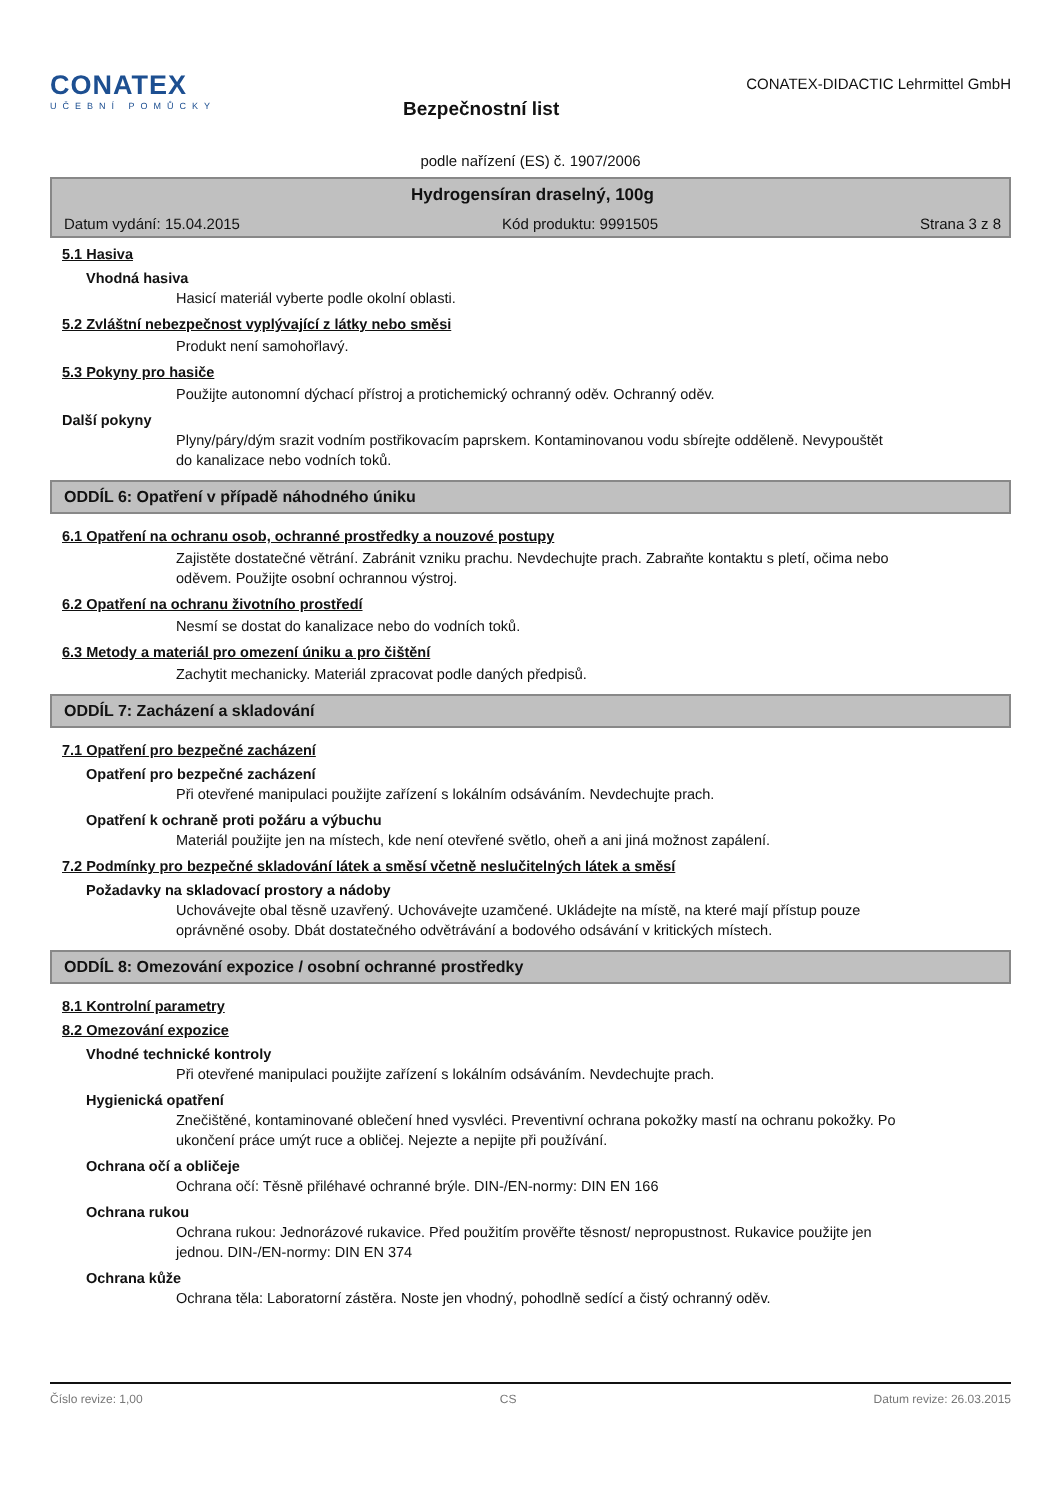CONATEX
UČEBNÍ POMŮCKY
Bezpečnostní list
CONATEX-DIDACTIC Lehrmittel GmbH
podle nařízení (ES) č. 1907/2006
Hydrogensíran draselný, 100g
Datum vydání: 15.04.2015 Kód produktu: 9991505 Strana 3 z 8
5.1 Hasiva
Vhodná hasiva
Hasicí materiál vyberte podle okolní oblasti.
5.2 Zvláštní nebezpečnost vyplývající z látky nebo směsi
Produkt není samohořlavý.
5.3 Pokyny pro hasiče
Použijte autonomní dýchací přístroj a protichemický ochranný oděv. Ochranný oděv.
Další pokyny
Plyny/páry/dým srazit vodním postřikovacím paprskem. Kontaminovanou vodu sbírejte odděleně. Nevypouštět do kanalizace nebo vodních toků.
ODDÍL 6: Opatření v případě náhodného úniku
6.1 Opatření na ochranu osob, ochranné prostředky a nouzové postupy
Zajistěte dostatečné větrání. Zabránit vzniku prachu. Nevdechujte prach. Zabraňte kontaktu s pletí, očima nebo oděvem. Použijte osobní ochrannou výstroj.
6.2 Opatření na ochranu životního prostředí
Nesmí se dostat do kanalizace nebo do vodních toků.
6.3 Metody a materiál pro omezení úniku a pro čištění
Zachytit mechanicky. Materiál zpracovat podle daných předpisů.
ODDÍL 7: Zacházení a skladování
7.1 Opatření pro bezpečné zacházení
Opatření pro bezpečné zacházení
Při otevřené manipulaci použijte zařízení s lokálním odsáváním. Nevdechujte prach.
Opatření k ochraně proti požáru a výbuchu
Materiál použijte jen na místech, kde není otevřené světlo, oheň a ani jiná možnost zapálení.
7.2 Podmínky pro bezpečné skladování látek a směsí včetně neslučitelných látek a směsí
Požadavky na skladovací prostory a nádoby
Uchovávejte obal těsně uzavřený. Uchovávejte uzamčené. Ukládejte na místě, na které mají přístup pouze oprávněné osoby. Dbát dostatečného odvětrávání a bodového odsávání v kritických místech.
ODDÍL 8: Omezování expozice / osobní ochranné prostředky
8.1 Kontrolní parametry
8.2 Omezování expozice
Vhodné technické kontroly
Při otevřené manipulaci použijte zařízení s lokálním odsáváním. Nevdechujte prach.
Hygienická opatření
Znečištěné, kontaminované oblečení hned vysvléci. Preventivní ochrana pokožky mastí na ochranu pokožky. Po ukončení práce umýt ruce a obličej. Nejezte a nepijte při používání.
Ochrana očí a obličeje
Ochrana očí: Těsně přiléhavé ochranné brýle. DIN-/EN-normy: DIN EN 166
Ochrana rukou
Ochrana rukou: Jednorázové rukavice. Před použitím prověřte těsnost/ nepropustnost. Rukavice použijte jen jednou. DIN-/EN-normy: DIN EN 374
Ochrana kůže
Ochrana těla: Laboratorní zástěra. Noste jen vhodný, pohodlně sedící a čistý ochranný oděv.
Číslo revize: 1,00 CS Datum revize: 26.03.2015